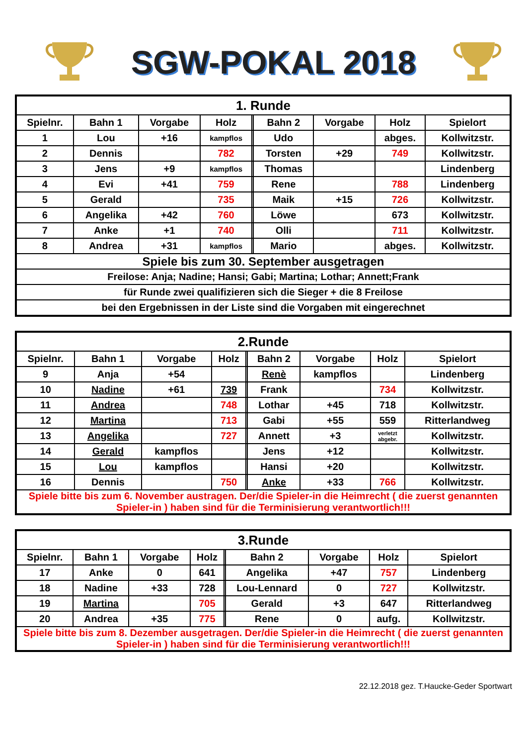SGW-POKAL 2018
| 1. Runde | | | | | | | | |
| Spielnr. | Bahn 1 | Vorgabe | Holz | | Bahn 2 | Vorgabe | Holz | Spielort |
| 1 | Lou | +16 | kampflos | | Udo | | abges. | Kollwitzstr. |
| 2 | Dennis | | 782 | | Torsten | +29 | 749 | Kollwitzstr. |
| 3 | Jens | +9 | kampflos | | Thomas | | | Lindenberg |
| 4 | Evi | +41 | 759 | | Rene | | 788 | Lindenberg |
| 5 | Gerald | | 735 | | Maik | +15 | 726 | Kollwitzstr. |
| 6 | Angelika | +42 | 760 | | Löwe | | 673 | Kollwitzstr. |
| 7 | Anke | +1 | 740 | | Olli | | 711 | Kollwitzstr. |
| 8 | Andrea | +31 | kampflos | | Mario | | abges. | Kollwitzstr. |
| Spiele bis zum 30. September ausgetragen | | | | | | | | |
| Freilose: Anja; Nadine; Hansi; Gabi; Martina; Lothar; Annett;Frank | | | | | | | | |
| für Runde zwei qualifizieren sich die Sieger + die 8 Freilose | | | | | | | | |
| bei den Ergebnissen in der Liste sind die Vorgaben mit eingerechnet | | | | | | | | |
| 2.Runde | | | | | | | | |
| Spielnr. | Bahn 1 | Vorgabe | Holz | | Bahn 2 | Vorgabe | Holz | Spielort |
| 9 | Anja | +54 | | | Renè | kampflos | | Lindenberg |
| 10 | Nadine | +61 | 739 | | Frank | | 734 | Kollwitzstr. |
| 11 | Andrea | | 748 | | Lothar | +45 | 718 | Kollwitzstr. |
| 12 | Martina | | 713 | | Gabi | +55 | 559 | Ritterlandweg |
| 13 | Angelika | | 727 | | Annett | +3 | verletzt abgebr. | Kollwitzstr. |
| 14 | Gerald | kampflos | | | Jens | +12 | | Kollwitzstr. |
| 15 | Lou | kampflos | | | Hansi | +20 | | Kollwitzstr. |
| 16 | Dennis | | 750 | | Anke | +33 | 766 | Kollwitzstr. |
| Spiele bitte bis zum 6. November austragen. Der/die Spieler-in die Heimrecht ( die zuerst genannten Spieler-in ) haben sind für die Terminisierung verantwortlich!!! | | | | | | | | |
| 3.Runde | | | | | | | | |
| Spielnr. | Bahn 1 | Vorgabe | Holz | | Bahn 2 | Vorgabe | Holz | Spielort |
| 17 | Anke | 0 | 641 | | Angelika | +47 | 757 | Lindenberg |
| 18 | Nadine | +33 | 728 | | Lou-Lennard | 0 | 727 | Kollwitzstr. |
| 19 | Martina | | 705 | | Gerald | +3 | 647 | Ritterlandweg |
| 20 | Andrea | +35 | 775 | | Rene | 0 | aufg. | Kollwitzstr. |
| Spiele bitte bis zum 8. Dezember ausgetragen. Der/die Spieler-in die Heimrecht ( die zuerst genannten Spieler-in ) haben sind für die Terminisierung verantwortlich!!! | | | | | | | | |
22.12.2018 gez. T.Haucke-Geder Sportwart